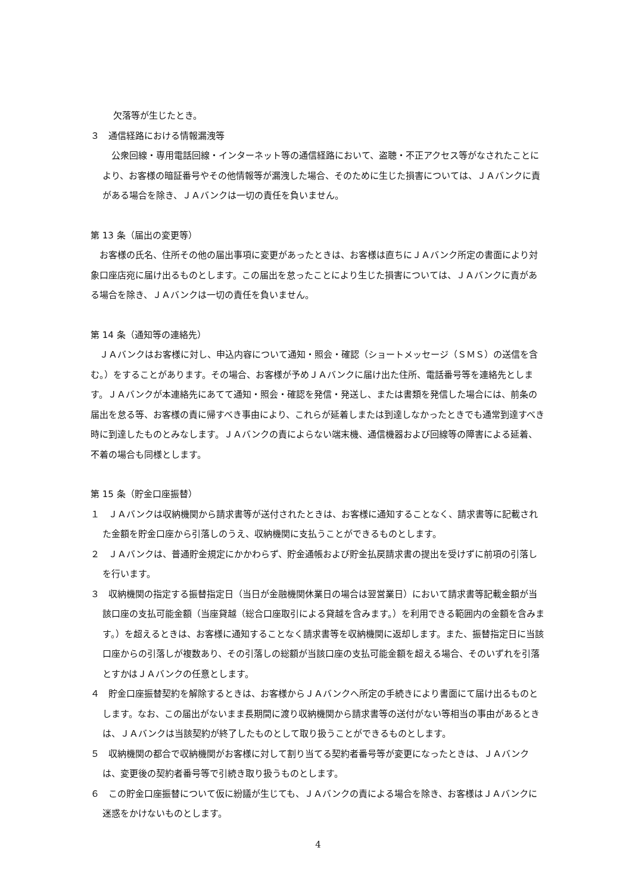欠落等が生じたとき。
３　通信経路における情報漏洩等
　公衆回線・専用電話回線・インターネット等の通信経路において、盗聴・不正アクセス等がなされたことにより、お客様の暗証番号やその他情報等が漏洩した場合、そのために生じた損害については、ＪＡバンクに責がある場合を除き、ＪＡバンクは一切の責任を負いません。
第 13 条（届出の変更等）
　お客様の氏名、住所その他の届出事項に変更があったときは、お客様は直ちにＪＡバンク所定の書面により対象口座店宛に届け出るものとします。この届出を怠ったことにより生じた損害については、ＪＡバンクに責がある場合を除き、ＪＡバンクは一切の責任を負いません。
第 14 条（通知等の連絡先）
　ＪＡバンクはお客様に対し、申込内容について通知・照会・確認（ショートメッセージ（ＳＭＳ）の送信を含む。）をすることがあります。その場合、お客様が予めＪＡバンクに届け出た住所、電話番号等を連絡先とします。ＪＡバンクが本連絡先にあてて通知・照会・確認を発信・発送し、または書類を発信した場合には、前条の届出を怠る等、お客様の責に帰すべき事由により、これらが延着しまたは到達しなかったときでも通常到達すべき時に到達したものとみなします。ＪＡバンクの責によらない端末機、通信機器および回線等の障害による延着、不着の場合も同様とします。
第 15 条（貯金口座振替）
１　ＪＡバンクは収納機関から請求書等が送付されたときは、お客様に通知することなく、請求書等に記載された金額を貯金口座から引落しのうえ、収納機関に支払うことができるものとします。
２　ＪＡバンクは、普通貯金規定にかかわらず、貯金通帳および貯金払戻請求書の提出を受けずに前項の引落しを行います。
３　収納機関の指定する振替指定日（当日が金融機関休業日の場合は翌営業日）において請求書等記載金額が当該口座の支払可能金額（当座貸越（総合口座取引による貸越を含みます。）を利用できる範囲内の金額を含みます。）を超えるときは、お客様に通知することなく請求書等を収納機関に返却します。また、振替指定日に当該口座からの引落しが複数あり、その引落しの総額が当該口座の支払可能金額を超える場合、そのいずれを引落とすかはＪＡバンクの任意とします。
４　貯金口座振替契約を解除するときは、お客様からＪＡバンクへ所定の手続きにより書面にて届け出るものとします。なお、この届出がないまま長期間に渡り収納機関から請求書等の送付がない等相当の事由があるときは、ＪＡバンクは当該契約が終了したものとして取り扱うことができるものとします。
５　収納機関の都合で収納機関がお客様に対して割り当てる契約者番号等が変更になったときは、ＪＡバンクは、変更後の契約者番号等で引続き取り扱うものとします。
６　この貯金口座振替について仮に紛議が生じても、ＪＡバンクの責による場合を除き、お客様はＪＡバンクに迷惑をかけないものとします。
4